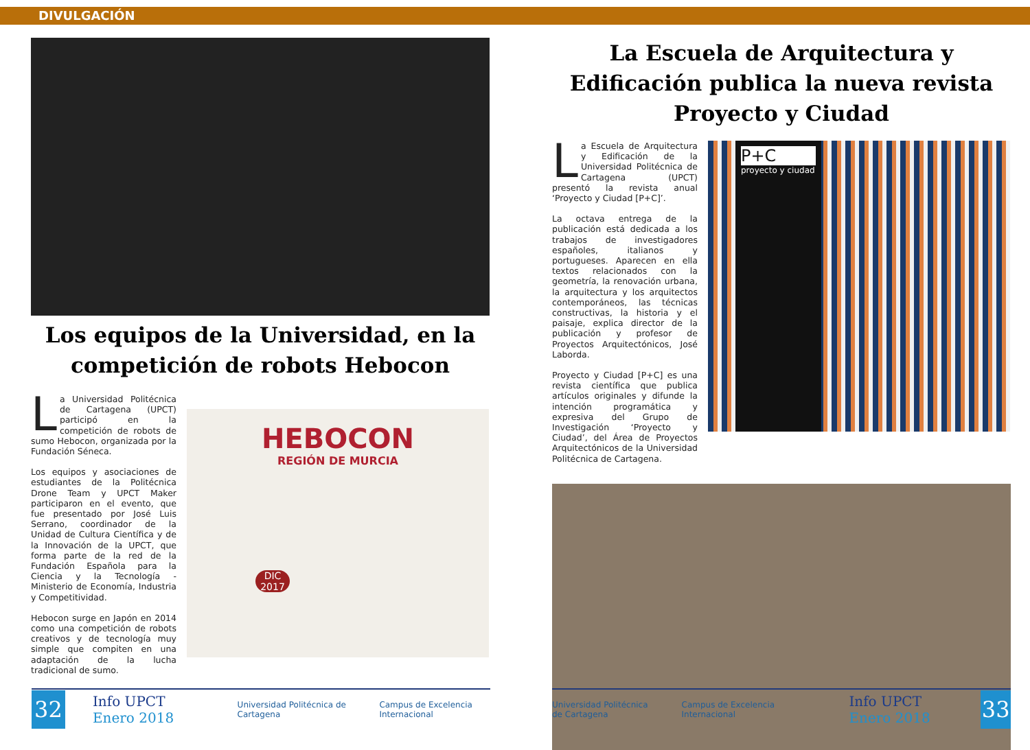DIVULGACIÓN
Los equipos de la Universidad, en la competición de robots Hebocon
La Universidad Politécnica de Cartagena (UPCT) participó en la competición de robots de sumo Hebocon, organizada por la Fundación Séneca.
Los equipos y asociaciones de estudiantes de la Politécnica Drone Team y UPCT Maker participaron en el evento, que fue presentado por José Luis Serrano, coordinador de la Unidad de Cultura Científica y de la Innovación de la UPCT, que forma parte de la red de la Fundación Española para la Ciencia y la Tecnología - Ministerio de Economía, Industria y Competitividad.
Hebocon surge en Japón en 2014 como una competición de robots creativos y de tecnología muy simple que compiten en una adaptación de la lucha tradicional de sumo.
HEBOCON
REGIÓN DE MURCIA
DIC 2017
La Escuela de Arquitectura y Edificación publica la nueva revista Proyecto y Ciudad
La Escuela de Arquitectura y Edificación de la Universidad Politécnica de Cartagena (UPCT) presentó la revista anual ‘Proyecto y Ciudad [P+C]’.
La octava entrega de la publicación está dedicada a los trabajos de investigadores españoles, italianos y portugueses. Aparecen en ella textos relacionados con la geometría, la renovación urbana, la arquitectura y los arquitectos contemporáneos, las técnicas constructivas, la historia y el paisaje, explica director de la publicación y profesor de Proyectos Arquitectónicos, José Laborda.
Proyecto y Ciudad [P+C] es una revista científica que publica artículos originales y difunde la intención programática y expresiva del Grupo de Investigación ‘Proyecto y Ciudad’, del Área de Proyectos Arquitectónicos de la Universidad Politécnica de Cartagena.
P+C
proyecto y ciudad
32
Info UPCT Enero 2018
Universidad Politécnica de Cartagena
Campus de Excelencia Internacional
Universidad Politécnica de Cartagena
Campus de Excelencia Internacional
Info UPCT Enero 2018
33